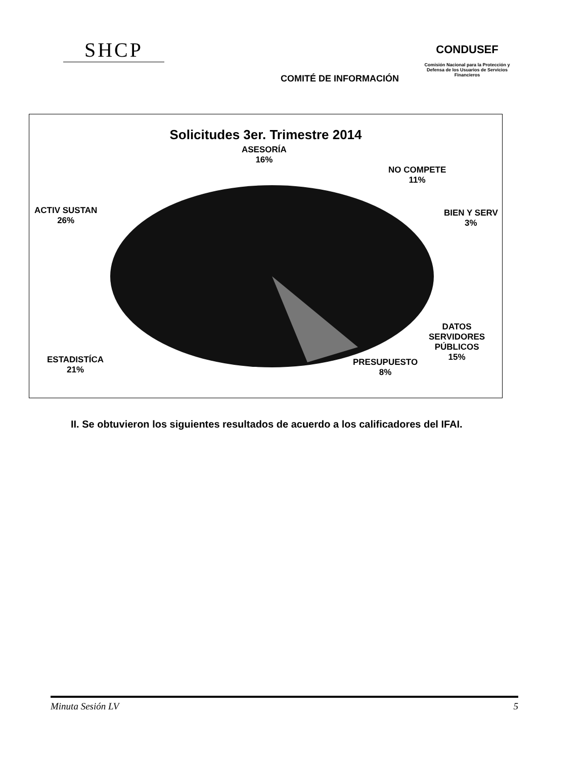SHCP
COMITÉ DE INFORMACIÓN
CONDUSEF
Comisión Nacional para la Protección y Defensa de los Usuarios de Servicios Financieros
Solicitudes 3er. Trimestre 2014
ASESORÍA
16%
NO COMPETE
11%
BIEN Y SERV
3%
ACTIV SUSTAN
26%
DATOS
SERVIDORES
PÚBLICOS
15%
PRESUPUESTO
8%
ESTADISTÍCA
21%
II. Se obtuvieron los siguientes resultados de acuerdo a los calificadores del IFAI.
Minuta Sesión LV 5